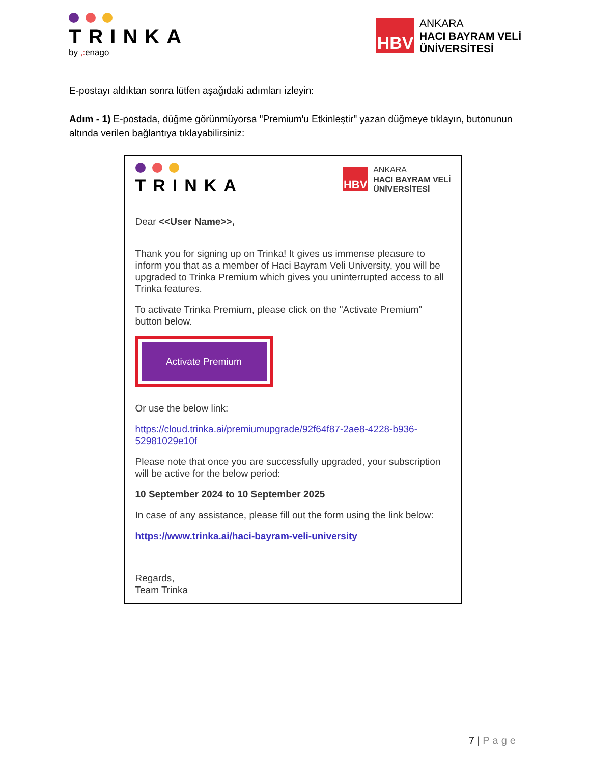TRINKA
by ,: enago
HBV
ANKARA
HACI BAYRAM VELİ
ÜNİVERSİTESİ
E-postayı aldıktan sonra lütfen aşağıdaki adımları izleyin:
Adım - 1) E-postada, düğme görünmüyorsa "Premium'u Etkinleştir" yazan düğmeye tıklayın, butonunun altında verilen bağlantıya tıklayabilirsiniz:
TRINKA
HBV
ANKARA
HACI BAYRAM VELİ
ÜNİVERSİTESİ
Dear <<User Name>>,
Thank you for signing up on Trinka! It gives us immense pleasure to inform you that as a member of Haci Bayram Veli University, you will be upgraded to Trinka Premium which gives you uninterrupted access to all Trinka features.
To activate Trinka Premium, please click on the "Activate Premium" button below.
Activate Premium
Or use the below link:
https://cloud.trinka.ai/premiumupgrade/92f64f87-2ae8-4228-b936-52981029e10f
Please note that once you are successfully upgraded, your subscription will be active for the below period:
10 September 2024 to 10 September 2025
In case of any assistance, please fill out the form using the link below:
https://www.trinka.ai/haci-bayram-veli-university
Regards,
Team Trinka
7 | Page